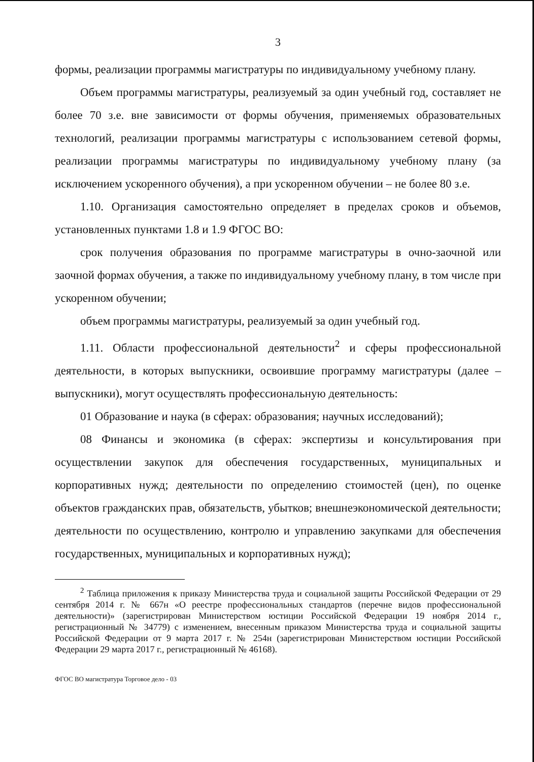3
формы, реализации программы магистратуры по индивидуальному учебному плану.
Объем программы магистратуры, реализуемый за один учебный год, составляет не более 70 з.е. вне зависимости от формы обучения, применяемых образовательных технологий, реализации программы магистратуры с использованием сетевой формы, реализации программы магистратуры по индивидуальному учебному плану (за исключением ускоренного обучения), а при ускоренном обучении – не более 80 з.е.
1.10. Организация самостоятельно определяет в пределах сроков и объемов, установленных пунктами 1.8 и 1.9 ФГОС ВО:
срок получения образования по программе магистратуры в очно-заочной или заочной формах обучения, а также по индивидуальному учебному плану, в том числе при ускоренном обучении;
объем программы магистратуры, реализуемый за один учебный год.
1.11. Области профессиональной деятельности<sup>2</sup> и сферы профессиональной деятельности, в которых выпускники, освоившие программу магистратуры (далее – выпускники), могут осуществлять профессиональную деятельность:
01 Образование и наука (в сферах: образования; научных исследований);
08 Финансы и экономика (в сферах: экспертизы и консультирования при осуществлении закупок для обеспечения государственных, муниципальных и корпоративных нужд; деятельности по определению стоимостей (цен), по оценке объектов гражданских прав, обязательств, убытков; внешнеэкономической деятельности; деятельности по осуществлению, контролю и управлению закупками для обеспечения государственных, муниципальных и корпоративных нужд);
<sup>2</sup> Таблица приложения к приказу Министерства труда и социальной защиты Российской Федерации от 29 сентября 2014 г. № 667н «О реестре профессиональных стандартов (перечне видов профессиональной деятельности)» (зарегистрирован Министерством юстиции Российской Федерации 19 ноября 2014 г., регистрационный № 34779) с изменением, внесенным приказом Министерства труда и социальной защиты Российской Федерации от 9 марта 2017 г. № 254н (зарегистрирован Министерством юстиции Российской Федерации 29 марта 2017 г., регистрационный № 46168).
ФГОС ВО магистратура Торговое дело - 03